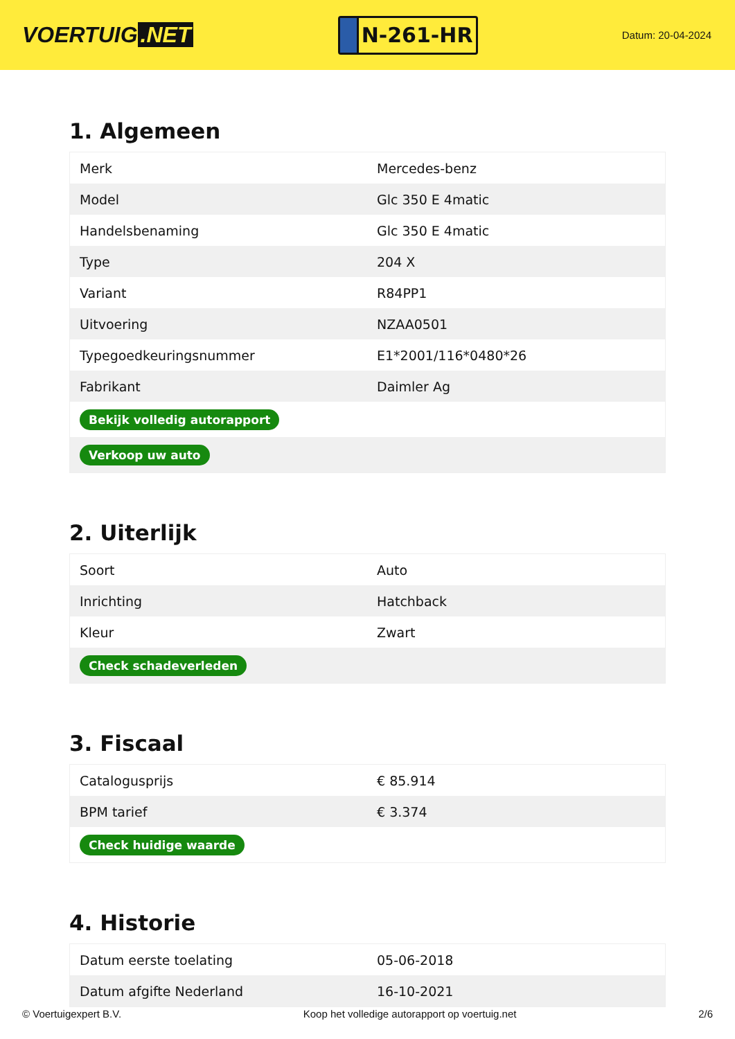VOERTUIG.NET
N-261-HR
Datum: 20-04-2024
1. Algemeen
| Merk | Mercedes-benz |
| Model | Glc 350 E 4matic |
| Handelsbenaming | Glc 350 E 4matic |
| Type | 204 X |
| Variant | R84PP1 |
| Uitvoering | NZAA0501 |
| Typegoedkeuringsnummer | E1*2001/116*0480*26 |
| Fabrikant | Daimler Ag |
| Bekijk volledig autorapport | |
| Verkoop uw auto | |
2. Uiterlijk
| Soort | Auto |
| Inrichting | Hatchback |
| Kleur | Zwart |
| Check schadeverleden | |
3. Fiscaal
| Catalogusprijs | € 85.914 |
| BPM tarief | € 3.374 |
| Check huidige waarde | |
4. Historie
| Datum eerste toelating | 05-06-2018 |
| Datum afgifte Nederland | 16-10-2021 |
© Voertuigexpert B.V. Koop het volledige autorapport op voertuig.net 2/6